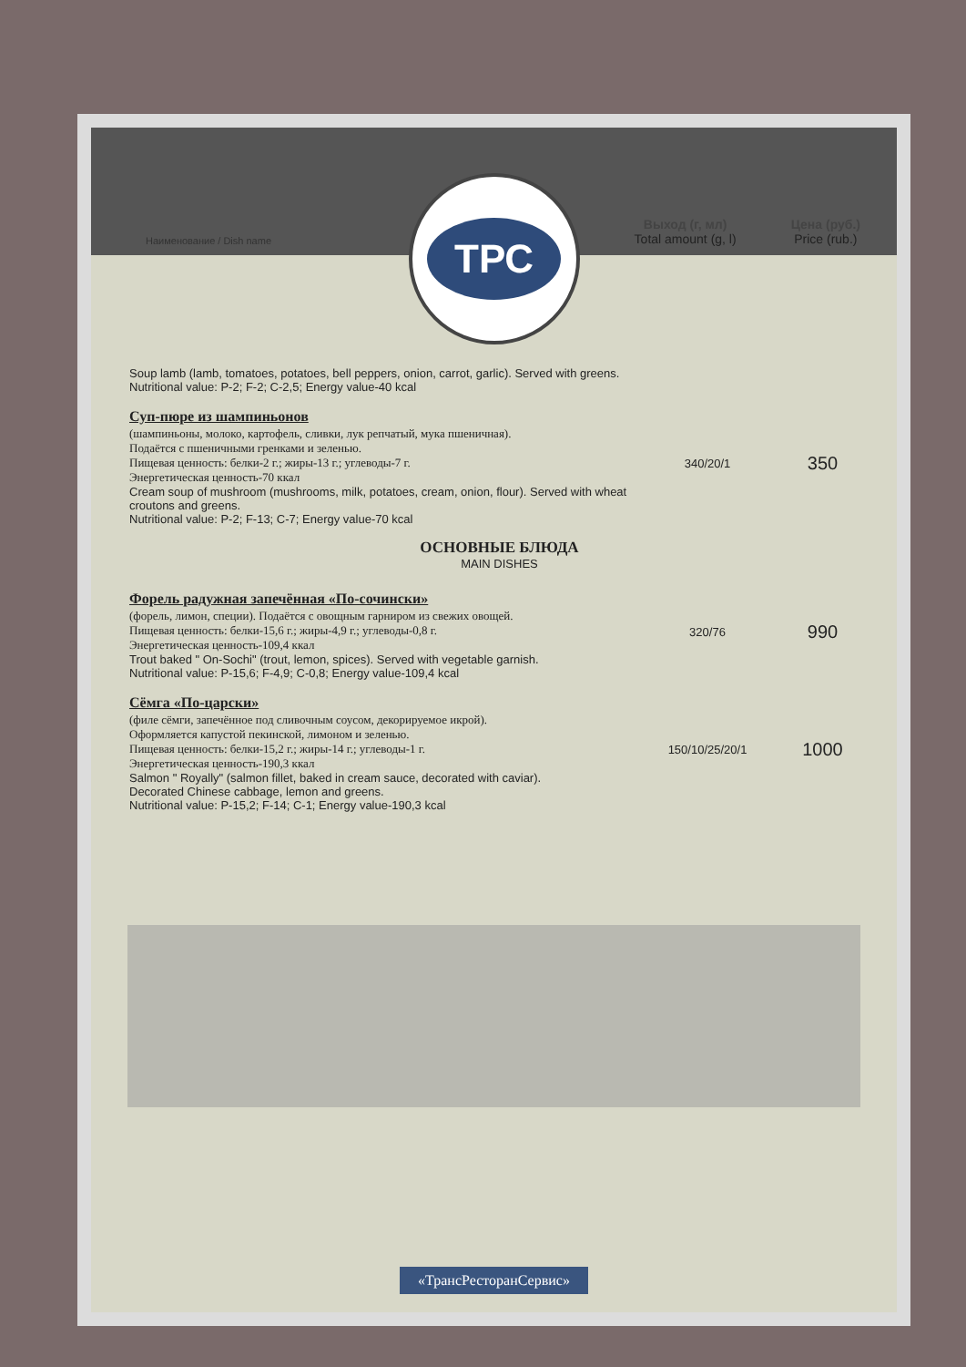Наименование / Dish name
Выход (г, мл)
Total amount (g, l) Цена (руб.)
Price (rub.)
ТРС
| Soup lamb (lamb, tomatoes, potatoes, bell peppers, onion, carrot, garlic). Served with greens. Nutritional value: P-2; F-2; C-2,5; Energy value-40 kcal | | |
| Суп-пюре из шампиньонов (шампиньоны, молоко, картофель, сливки, лук репчатый, мука пшеничная). Подаётся с пшеничными гренками и зеленью. Пищевая ценность: белки-2 г.; жиры-13 г.; углеводы-7 г. Энергетическая ценность-70 ккал Cream soup of mushroom (mushrooms, milk, potatoes, cream, onion, flour). Served with wheat croutons and greens. Nutritional value: P-2; F-13; C-7; Energy value-70 kcal | 340/20/1 | 350 |
ОСНОВНЫЕ БЛЮДА
MAIN DISHES
| Форель радужная запечённая «По-сочински» (форель, лимон, специи). Подаётся с овощным гарниром из свежих овощей. Пищевая ценность: белки-15,6 г.; жиры-4,9 г.; углеводы-0,8 г. Энергетическая ценность-109,4 ккал Trout baked " On-Sochi" (trout, lemon, spices). Served with vegetable garnish. Nutritional value: P-15,6; F-4,9; C-0,8; Energy value-109,4 kcal | 320/76 | 990 |
| Сёмга «По-царски» (филе сёмги, запечённое под сливочным соусом, декорируемое икрой). Оформляется капустой пекинской, лимоном и зеленью. Пищевая ценность: белки-15,2 г.; жиры-14 г.; углеводы-1 г. Энергетическая ценность-190,3 ккал Salmon " Royally" (salmon fillet, baked in cream sauce, decorated with caviar). Decorated Chinese cabbage, lemon and greens. Nutritional value: P-15,2; F-14; C-1; Energy value-190,3 kcal | 150/10/25/20/1 | 1000 |
«ТрансРесторанСервис»